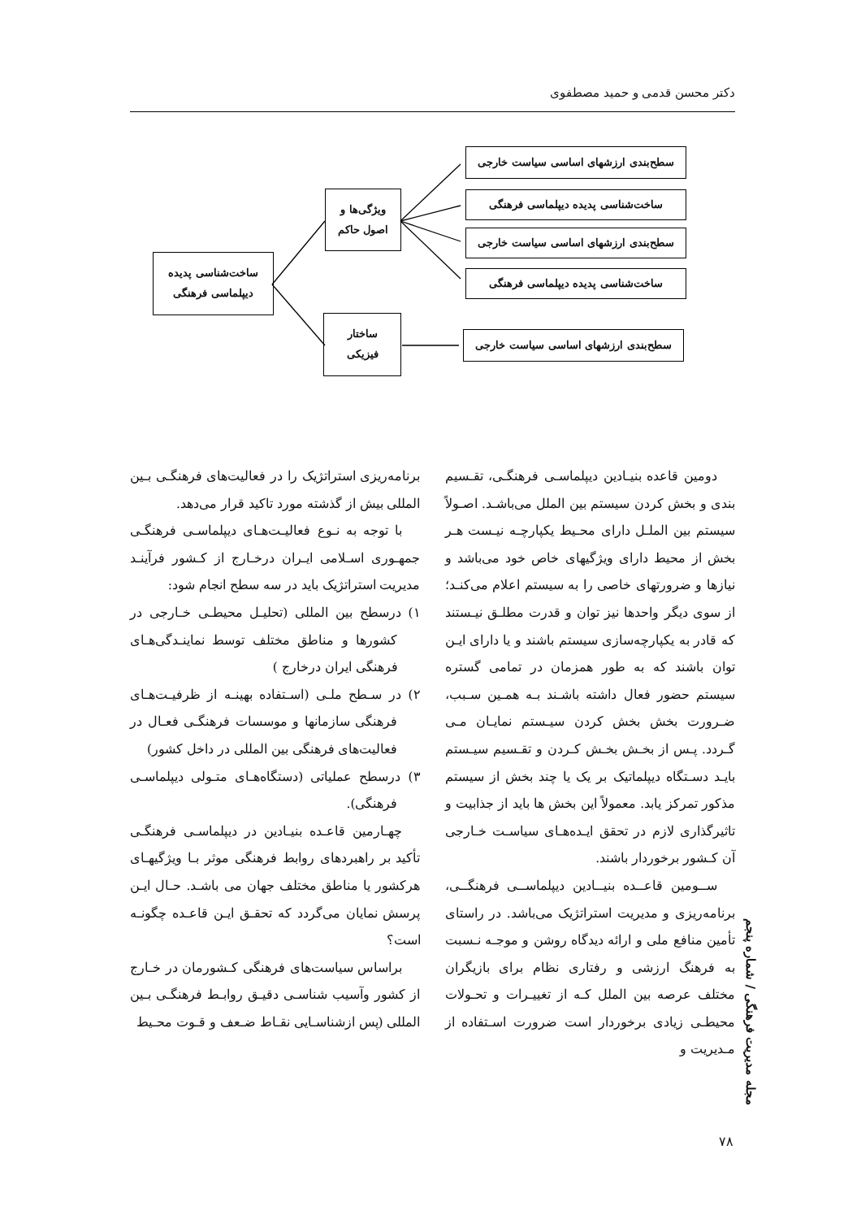دکتر محسن قدمی و حمید مصطفوی
سطح‌بندی ارزشهای اساسی سیاست خارجی
ساخت‌شناسی پدیده دیپلماسی فرهنگی
سطح‌بندی ارزشهای اساسی سیاست خارجی
ساخت‌شناسی پدیده دیپلماسی فرهنگی
سطح‌بندی ارزشهای اساسی سیاست خارجی
ویژگی‌ها و
اصول حاکم
ساختار
فیزیکی
ساخت‌شناسی پدیده
دیپلماسی فرهنگی
دومین قاعده بنیـادین دیپلماسـی فرهنگـی، تقـسیم بندی و بخش کردن سیستم بین الملل می‌باشـد. اصـولاً سیستم بین الملـل دارای محـیط یکپارچـه نیـست هـر بخش از محیط دارای ویژگیهای خاص خود می‌باشد و نیازها و ضرورتهای خاصی را به سیستم اعلام می‌کنـد؛ از سوی دیگر واحدها نیز توان و قدرت مطلـق نیـستند که قادر به یکپارچه‌سازی سیستم باشند و یا دارای ایـن توان باشند که به طور همزمان در تمامی گستره سیستم حضور فعال داشته باشـند بـه همـین سـبب، ضـرورت بخش بخش کردن سیـستم نمایـان مـی گـردد. پـس از بخـش بخـش کـردن و تقـسیم سیـستم بایـد دسـتگاه دیپلماتیک بر یک یا چند بخش از سیستم مذکور تمرکز یابد. معمولاً این بخش ها باید از جذابیت و تاثیرگذاری لازم در تحقق ایـده‌هـای سیاسـت خـارجی آن کـشور برخوردار باشند.
ســومین قاعــده بنیــادین دیپلماســی فرهنگــی، برنامه‌ریزی و مدیریت استراتژیک می‌باشد. در راستای تأمین منافع ملی و ارائه دیدگاه روشن و موجـه نـسبت به فرهنگ ارزشی و رفتاری نظام برای بازیگران مختلف عرصه بین الملل کـه از تغییـرات و تحـولات محیطـی زیادی برخوردار است ضرورت اسـتفاده از مـدیریت و
برنامه‌ریزی استراتژیک را در فعالیت‌های فرهنگـی بـین المللی بیش از گذشته مورد تاکید قرار می‌دهد.
با توجه به نـوع فعالیـت‌هـای دیپلماسـی فرهنگـی جمهـوری اسـلامی ایـران درخـارج از کـشور فرآینـد مدیریت استراتژیک باید در سه سطح انجام شود:
۱) درسطح بین المللی (تحلیـل محیطـی خـارجی در کشورها و مناطق مختلف توسط نماینـدگی‌هـای فرهنگی ایران درخارج )
۲) در سـطح ملـی (اسـتفاده بهینـه از ظرفیـت‌هـای فرهنگی سازمانها و موسسات فرهنگـی فعـال در فعالیت‌های فرهنگی بین المللی در داخل کشور)
۳) درسطح عملیاتی (دستگاه‌هـای متـولی دیپلماسـی فرهنگی).
چهـارمین قاعـده بنیـادین در دیپلماسـی فرهنگـی تأکید بر راهبردهای روابط فرهنگی موثر بـا ویژگیهـای هرکشور یا مناطق مختلف جهان می باشـد. حـال ایـن پرسش نمایان می‌گردد که تحقـق ایـن قاعـده چگونـه است؟
براساس سیاست‌های فرهنگی کـشورمان در خـارج از کشور وآسیب شناسـی دقیـق روابـط فرهنگـی بـین المللی (پس ازشناسـایی نقـاط ضـعف و قـوت محـیط
مجله مدیریت فرهنگی / شماره پنجم
۷۸